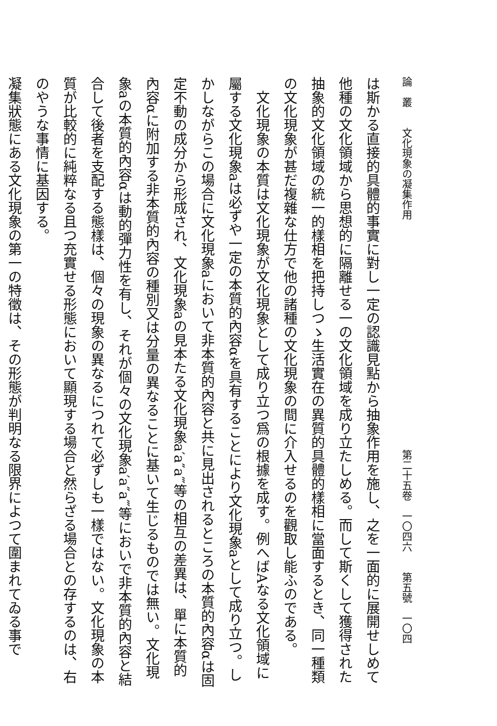論　叢　　文化現象の凝集作用 第二十五卷　一〇四六　　第五號　一〇四
は斯かる直接的具體的事實に對し一定の認識見點から抽象作用を施し、之を一面的に展開せしめて他種の文化領域から思想的に隔離せる一の文化領域を成り立たしめる。而して斯くして獲得された抽象的文化領域の統一的樣相を把持しつゝ生活實在の異質的具體的樣相に當面するとき、同一種類の文化現象が甚だ複雜な仕方で他の諸種の文化現象の間に介入せるのを觀取し能ふのである。
文化現象の本質は文化現象が文化現象として成り立つ爲の根據を成す。例へばAなる文化領域に屬する文化現象aは必ずや一定の本質的內容αを具有することにより文化現象aとして成り立つ。しかしながらこの場合に文化現象aにおいて非本質的內容と共に見出されるところの本質的內容αは固定不動の成分から形成され、文化現象aの見本たる文化現象a′a″a‴等の相互の差異は、單に本質的內容αに附加する非本質的內容の種別又は分量の異なることに基いて生じるものでは無い。文化現象aの本質的內容αは動的彈力性を有し、それが個々の文化現象a′a″a‴等においで非本質的內容と結合して後者を支配する態樣は、個々の現象の異なるにつれて必ずしも一樣ではない。文化現象の本質が比較的に純粹なる且つ充實せる形態において顯現する場合と然らざる場合との存するのは、右のやうな事情に基因する。
凝集狀態にある文化現象の第一の特徵は、その形態が判明なる限界によつて圍まれてゐる事で